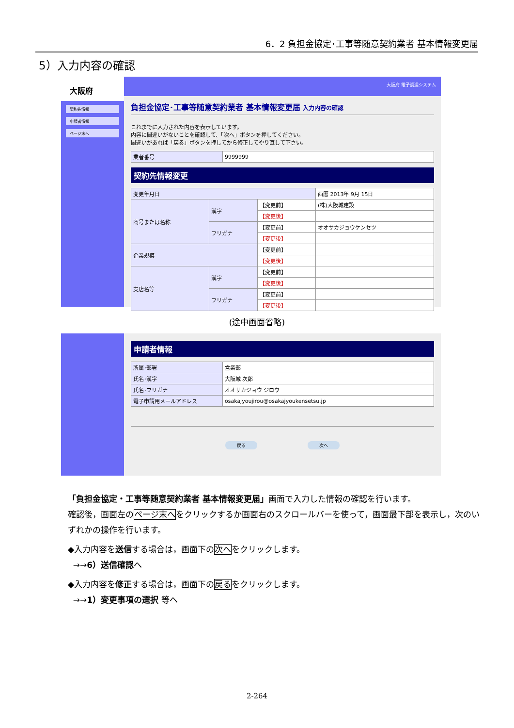6．2 負担金協定･工事等随意契約業者 基本情報変更届
5）入力内容の確認
大阪府
契約先情報
申請者情報
ページ末へ
大阪府 電子調達システム
負担金協定･工事等随意契約業者 基本情報変更届 入力内容の確認
これまでに入力された内容を表示しています。
内容に間違いがないことを確認して、「次へ」ボタンを押してください。
間違いがあれば「戻る」ボタンを押してから修正してやり直して下さい。
| 業者番号 | 9999999 |
契約先情報変更
| 変更年月日 | | | 西暦 2013年 9月 15日 |
| 商号または名称 | 漢字 | 【変更前】 | (株)大阪城建設 |
| | | 【変更後】 | |
| | フリガナ | 【変更前】 | オオサカジョウケンセツ |
| | | 【変更後】 | |
| 企業規模 | | 【変更前】 | |
| | | 【変更後】 | |
| 支店名等 | 漢字 | 【変更前】 | |
| | | 【変更後】 | |
| | フリガナ | 【変更前】 | |
| | | 【変更後】 | |
(途中画面省略)
申請者情報
| 所属･部署 | 営業部 |
| 氏名･漢字 | 大阪城 次郎 |
| 氏名･フリガナ | オオサカジョウ ジロウ |
| 電子申請用メールアドレス | osakajyoujirou@osakajyoukensetsu.jp |
戻る 次へ
「負担金協定・工事等随意契約業者 基本情報変更届」画面で入力した情報の確認を行います。
確認後，画面左のページ末へをクリックするか画面右のスクロールバーを使って，画面最下部を表示し，次のいずれかの操作を行います。
◆入力内容を送信する場合は，画面下の次へをクリックします。
→→6）送信確認へ
◆入力内容を修正する場合は，画面下の戻るをクリックします。
→→1）変更事項の選択 等へ
2-264